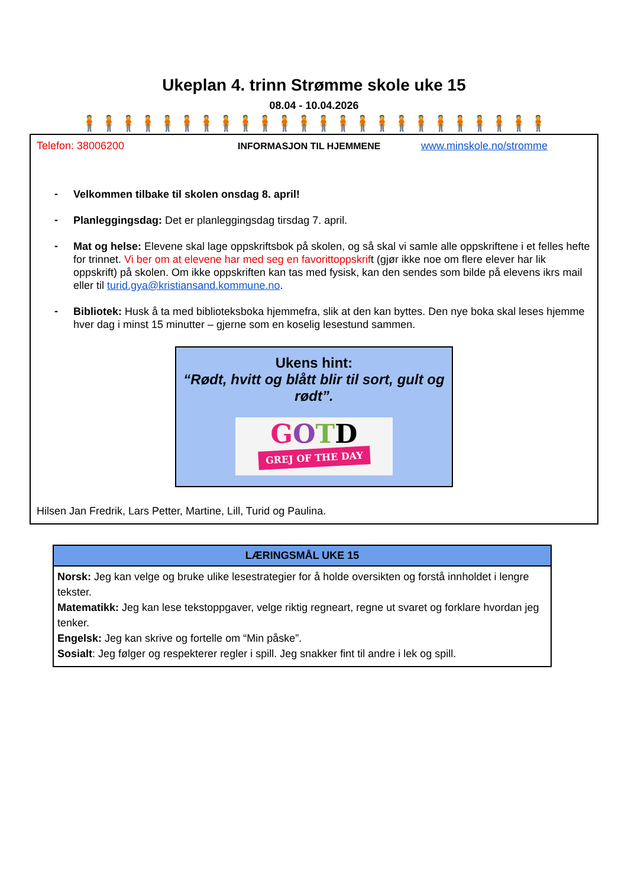Ukeplan 4. trinn Strømme skole uke 15
08.04 - 10.04.2026
🧍🧍🧍🧍🧍🧍🧍🧍🧍🧍🧍🧍🧍🧍🧍🧍🧍🧍🧍🧍🧍🧍🧍🧍
Telefon: 38006200 INFORMASJON TIL HJEMMENE www.minskole.no/stromme
-
Velkommen tilbake til skolen onsdag 8. april!
-
Planleggingsdag: Det er planleggingsdag tirsdag 7. april.
-
Mat og helse: Elevene skal lage oppskriftsbok på skolen, og så skal vi samle alle oppskriftene i et felles hefte for trinnet. Vi ber om at elevene har med seg en favorittoppskrift (gjør ikke noe om flere elever har lik oppskrift) på skolen. Om ikke oppskriften kan tas med fysisk, kan den sendes som bilde på elevens ikrs mail eller til turid.gya@kristiansand.kommune.no.
-
Bibliotek: Husk å ta med biblioteksboka hjemmefra, slik at den kan byttes. Den nye boka skal leses hjemme hver dag i minst 15 minutter – gjerne som en koselig lesestund sammen.
Ukens hint:
“Rødt, hvitt og blått blir til sort, gult og rødt”.
GOTD
GREJ OF THE DAY
Hilsen Jan Fredrik, Lars Petter, Martine, Lill, Turid og Paulina.
| LÆRINGSMÅL UKE 15 |
| --- |
| Norsk: Jeg kan velge og bruke ulike lesestrategier for å holde oversikten og forstå innholdet i lengre tekster. Matematikk: Jeg kan lese tekstoppgaver, velge riktig regneart, regne ut svaret og forklare hvordan jeg tenker. Engelsk: Jeg kan skrive og fortelle om “Min påske”. Sosialt : Jeg følger og respekterer regler i spill. Jeg snakker fint til andre i lek og spill. |